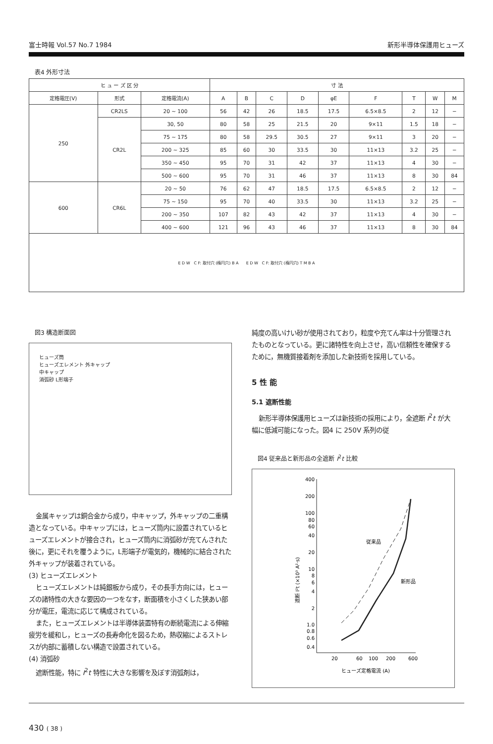富士時報 Vol.57 No.7 1984 新形半導体保護用ヒューズ
表4 外形寸法
| ヒ ュ ー ズ 区 分 | | | 寸 法 | | | | | | | | |
| --- | --- | --- | --- | --- | --- | --- | --- | --- | --- | --- | --- |
| 定格電圧(V) | 形式 | 定格電流(A) | A | B | C | D | φE | F | T | W | M |
| 250 | CR2LS | 20 ~ 100 | 56 | 42 | 26 | 18.5 | 17.5 | 6.5×8.5 | 2 | 12 | − |
| | CR2L | 30, 50 | 80 | 58 | 25 | 21.5 | 20 | 9×11 | 1.5 | 18 | − |
| | | 75 ~ 175 | 80 | 58 | 29.5 | 30.5 | 27 | 9×11 | 3 | 20 | − |
| | | 200 ~ 325 | 85 | 60 | 30 | 33.5 | 30 | 11×13 | 3.2 | 25 | − |
| | | 350 ~ 450 | 95 | 70 | 31 | 42 | 37 | 11×13 | 4 | 30 | − |
| | | 500 ~ 600 | 95 | 70 | 31 | 46 | 37 | 11×13 | 8 | 30 | 84 |
| 600 | CR6L | 20 ~ 50 | 76 | 62 | 47 | 18.5 | 17.5 | 6.5×8.5 | 2 | 12 | − |
| | | 75 ~ 150 | 95 | 70 | 40 | 33.5 | 30 | 11×13 | 3.2 | 25 | − |
| | | 200 ~ 350 | 107 | 82 | 43 | 42 | 37 | 11×13 | 4 | 30 | − |
| | | 400 ~ 600 | 121 | 96 | 43 | 46 | 37 | 11×13 | 8 | 30 | 84 |
| E D W C F: 取付穴 (楕円穴) B A E D W C F: 取付穴 (楕円穴) T M B A | | | | | | | | | | | |
図3 構造断面図
ヒューズ筒
ヒューズエレメント 外キャップ
中キャップ
消弧砂 L形端子
金属キャップは銅合金から成り，中キャップ，外キャップの二重構造となっている。中キャップには，ヒューズ筒内に設置されているヒューズエレメントが接合され，ヒューズ筒内に消弧砂が充てんされた後に，更にそれを覆うように，L形端子が電気的，機械的に結合された外キャップが装着されている。
(3) ヒューズエレメント
ヒューズエレメントは純銀板から成り，その長手方向には，ヒューズの諸特性の大きな要因の一つをなす，断面積を小さくした狭あい部分が電圧，電流に応じて構成されている。
また，ヒューズエレメントは半導体装置特有の断続電流による伸縮疲労を緩和し，ヒューズの長寿命化を図るため，熱収縮によるストレスが内部に蓄積しない構造で設置されている。
(4) 消弧砂
遮断性能，特に I<sup>2</sup>t 特性に大きな影響を及ぼす消弧剤は，
純度の高いけい砂が使用されており，粒度や充てん率は十分管理されたものとなっている。更に諸特性を向上させ，高い信頼性を確保するために，無機質接着剤を添加した新技術を採用している。
5 性 能
5.1 遮断性能
新形半導体保護用ヒューズは新技術の採用により，全遮断 I<sup>2</sup>t が大幅に低減可能になった。図4 に 250V 系列の従
図4 従来品と新形品の全遮断 I<sup>2</sup>t 比較
400
200
100
80
60
40
20
10
8
6
4
2
1.0
0.8
0.6
0.4
20
60
100
200
600
ヒューズ定格電流 (A)
従来品
新形品
遮断 I²t (×10³ A²·s)
430 ( 38 )